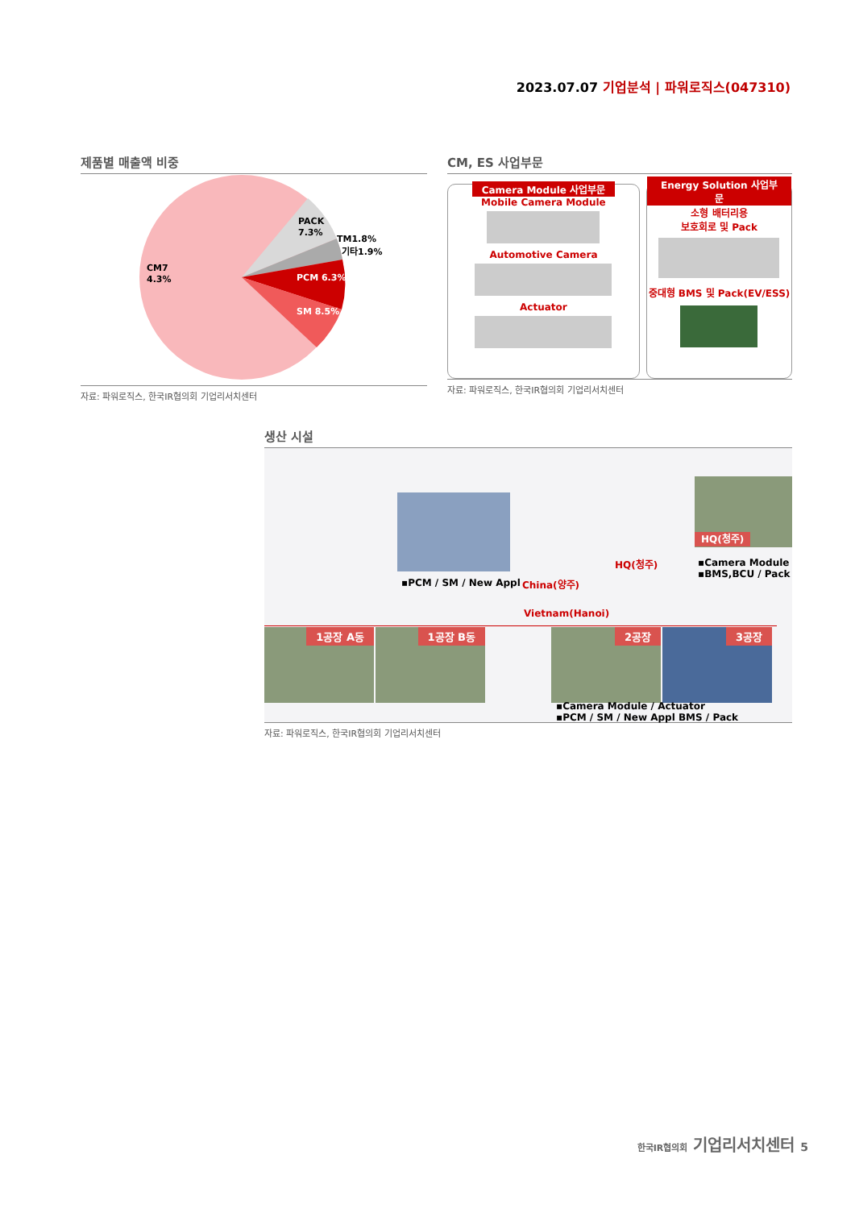2023.07.07 기업분석 | 파워로직스(047310)
제품별 매출액 비중
PACK
7.3%
TM1.8%
기타1.9%
PCM 6.3%
SM 8.5%
CM7
4.3%
자료: 파워로직스, 한국IR협의회 기업리서치센터
CM, ES 사업부문
Camera Module 사업부문
Mobile Camera Module
Automotive Camera
Actuator
Energy Solution 사업부문
소형 배터리용
보호회로 및 Pack
중대형 BMS 및 Pack(EV/ESS)
자료: 파워로직스, 한국IR협의회 기업리서치센터
생산 시설
▪PCM / SM / New Appl China(양주)
HQ(청주)
HQ(청주)
▪Camera Module
▪BMS,BCU / Pack
Vietnam(Hanoi)
1공장 A동 1공장 B동 2공장 3공장
▪Camera Module / Actuator
▪PCM / SM / New Appl BMS / Pack
자료: 파워로직스, 한국IR협의회 기업리서치센터
한국IR협의회 기업리서치센터 5